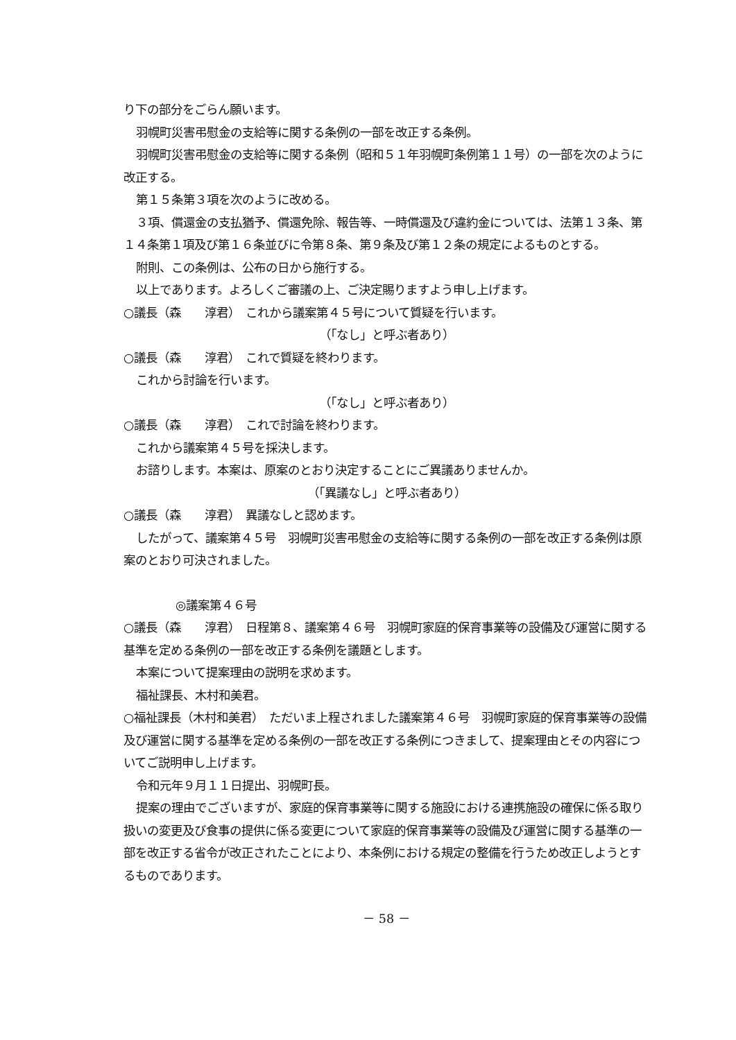り下の部分をごらん願います。
羽幌町災害弔慰金の支給等に関する条例の一部を改正する条例。
羽幌町災害弔慰金の支給等に関する条例（昭和５１年羽幌町条例第１１号）の一部を次のように改正する。
第１５条第３項を次のように改める。
３項、償還金の支払猶予、償還免除、報告等、一時償還及び違約金については、法第１３条、第１４条第１項及び第１６条並びに令第８条、第９条及び第１２条の規定によるものとする。
附則、この条例は、公布の日から施行する。
以上であります。よろしくご審議の上、ご決定賜りますよう申し上げます。
○議長（森　　淳君）　これから議案第４５号について質疑を行います。
（「なし」と呼ぶ者あり）
○議長（森　　淳君）　これで質疑を終わります。
これから討論を行います。
（「なし」と呼ぶ者あり）
○議長（森　　淳君）　これで討論を終わります。
これから議案第４５号を採決します。
お諮りします。本案は、原案のとおり決定することにご異議ありませんか。
（「異議なし」と呼ぶ者あり）
○議長（森　　淳君）　異議なしと認めます。
したがって、議案第４５号　羽幌町災害弔慰金の支給等に関する条例の一部を改正する条例は原案のとおり可決されました。
◎議案第４６号
○議長（森　　淳君）　日程第８、議案第４６号　羽幌町家庭的保育事業等の設備及び運営に関する基準を定める条例の一部を改正する条例を議題とします。
本案について提案理由の説明を求めます。
福祉課長、木村和美君。
○福祉課長（木村和美君）　ただいま上程されました議案第４６号　羽幌町家庭的保育事業等の設備及び運営に関する基準を定める条例の一部を改正する条例につきまして、提案理由とその内容についてご説明申し上げます。
令和元年９月１１日提出、羽幌町長。
提案の理由でございますが、家庭的保育事業等に関する施設における連携施設の確保に係る取り扱いの変更及び食事の提供に係る変更について家庭的保育事業等の設備及び運営に関する基準の一部を改正する省令が改正されたことにより、本条例における規定の整備を行うため改正しようとするものであります。
－ 58 －